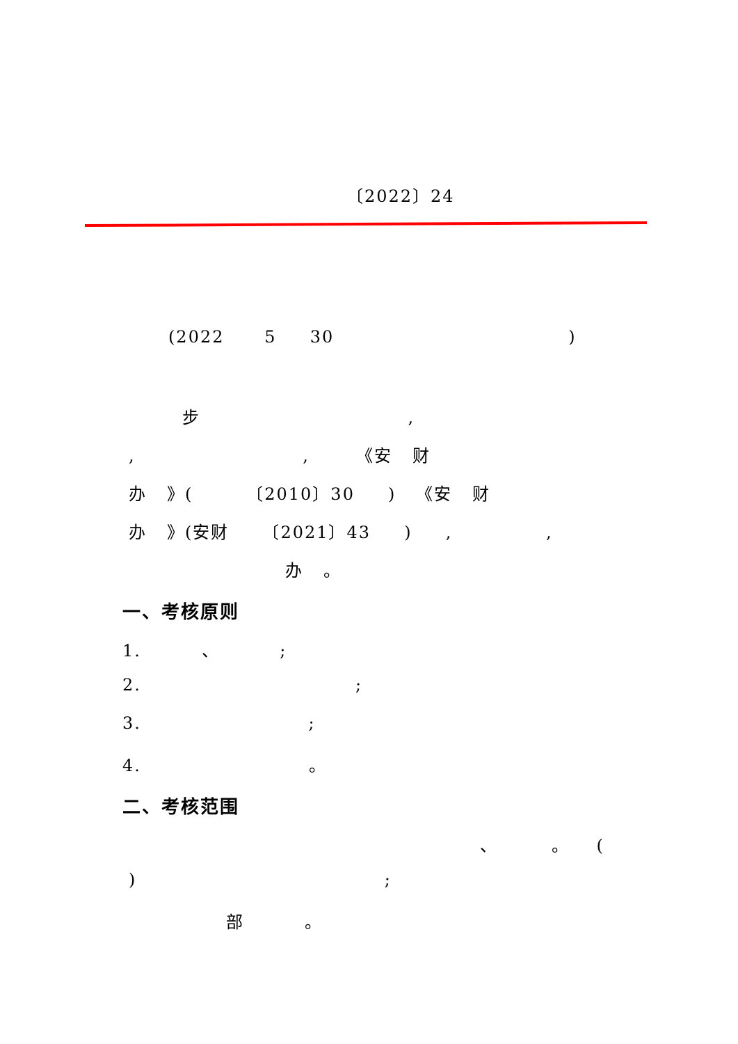〔2022〕24
(2022 5 30 )
步 ,
, , 《安 财
办 》( 〔2010〕30 ) 《安 财
办 》(安财 〔2021〕43 ) , ,
办 。
一、考核原则
1. 、 ;
2. ;
3. ;
4. 。
二、考核范围
、 。 (
) ;
部 。